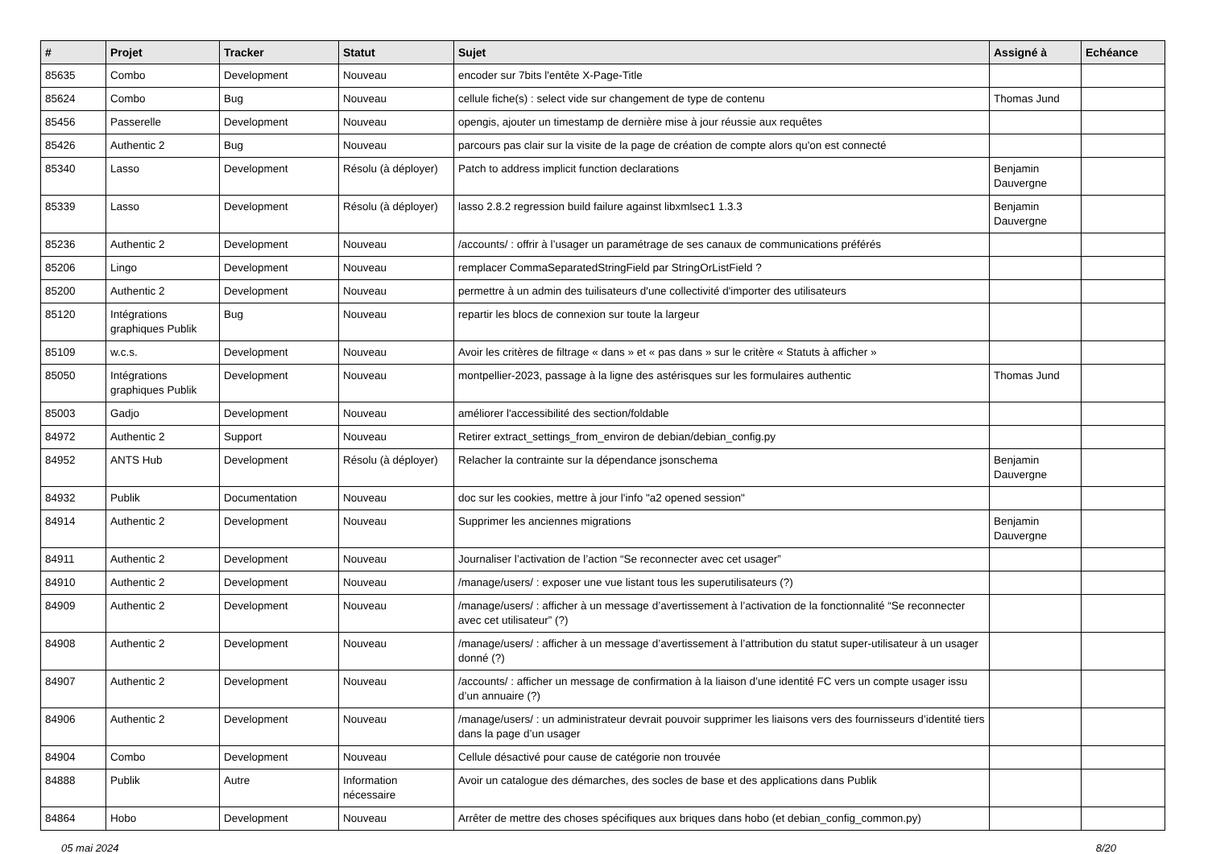| # | Projet | Tracker | Statut | Sujet | Assigné à | Echéance |
| --- | --- | --- | --- | --- | --- | --- |
| 85635 | Combo | Development | Nouveau | encoder sur 7bits l'entête X-Page-Title | | |
| 85624 | Combo | Bug | Nouveau | cellule fiche(s) : select vide sur changement de type de contenu | Thomas Jund | |
| 85456 | Passerelle | Development | Nouveau | opengis, ajouter un timestamp de dernière mise à jour réussie aux requêtes | | |
| 85426 | Authentic 2 | Bug | Nouveau | parcours pas clair sur la visite de la page de création de compte alors qu'on est connecté | | |
| 85340 | Lasso | Development | Résolu (à déployer) | Patch to address implicit function declarations | Benjamin Dauvergne | |
| 85339 | Lasso | Development | Résolu (à déployer) | lasso 2.8.2 regression build failure against libxmlsec1 1.3.3 | Benjamin Dauvergne | |
| 85236 | Authentic 2 | Development | Nouveau | /accounts/ : offrir à l’usager un paramétrage de ses canaux de communications préférés | | |
| 85206 | Lingo | Development | Nouveau | remplacer CommaSeparatedStringField par StringOrListField ? | | |
| 85200 | Authentic 2 | Development | Nouveau | permettre à un admin des tuilisateurs d'une collectivité d'importer des utilisateurs | | |
| 85120 | Intégrations graphiques Publik | Bug | Nouveau | repartir les blocs de connexion sur toute la largeur | | |
| 85109 | w.c.s. | Development | Nouveau | Avoir les critères de filtrage « dans » et « pas dans » sur le critère « Statuts à afficher » | | |
| 85050 | Intégrations graphiques Publik | Development | Nouveau | montpellier-2023, passage à la ligne des astérisques sur les formulaires authentic | Thomas Jund | |
| 85003 | Gadjo | Development | Nouveau | améliorer l'accessibilité des section/foldable | | |
| 84972 | Authentic 2 | Support | Nouveau | Retirer extract_settings_from_environ de debian/debian_config.py | | |
| 84952 | ANTS Hub | Development | Résolu (à déployer) | Relacher la contrainte sur la dépendance jsonschema | Benjamin Dauvergne | |
| 84932 | Publik | Documentation | Nouveau | doc sur les cookies, mettre à jour l'info "a2 opened session" | | |
| 84914 | Authentic 2 | Development | Nouveau | Supprimer les anciennes migrations | Benjamin Dauvergne | |
| 84911 | Authentic 2 | Development | Nouveau | Journaliser l’activation de l’action “Se reconnecter avec cet usager” | | |
| 84910 | Authentic 2 | Development | Nouveau | /manage/users/ : exposer une vue listant tous les superutilisateurs (?) | | |
| 84909 | Authentic 2 | Development | Nouveau | /manage/users/ : afficher à un message d’avertissement à l’activation de la fonctionnalité “Se reconnecter avec cet utilisateur” (?) | | |
| 84908 | Authentic 2 | Development | Nouveau | /manage/users/ : afficher à un message d’avertissement à l’attribution du statut super-utilisateur à un usager donné (?) | | |
| 84907 | Authentic 2 | Development | Nouveau | /accounts/ : afficher un message de confirmation à la liaison d’une identité FC vers un compte usager issu d’un annuaire (?) | | |
| 84906 | Authentic 2 | Development | Nouveau | /manage/users/ : un administrateur devrait pouvoir supprimer les liaisons vers des fournisseurs d’identité tiers dans la page d’un usager | | |
| 84904 | Combo | Development | Nouveau | Cellule désactivé pour cause de catégorie non trouvée | | |
| 84888 | Publik | Autre | Information nécessaire | Avoir un catalogue des démarches, des socles de base et des applications dans Publik | | |
| 84864 | Hobo | Development | Nouveau | Arrêter de mettre des choses spécifiques aux briques dans hobo (et debian_config_common.py) | | |
05 mai 2024 8/20